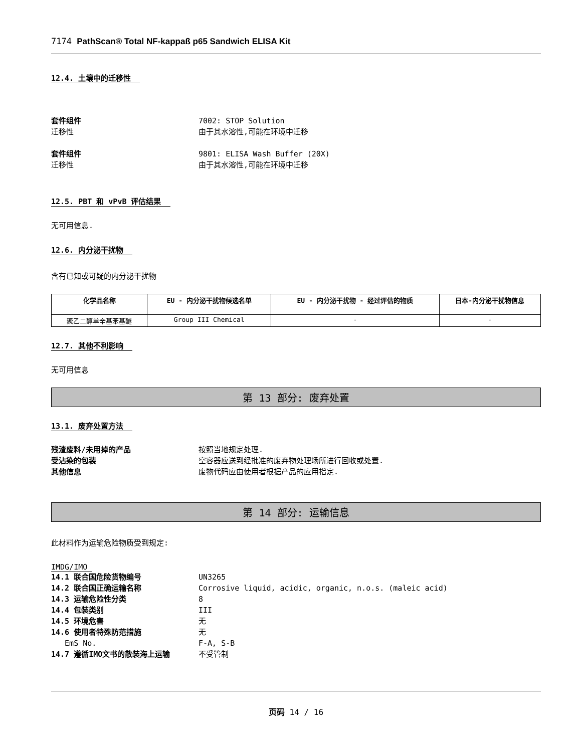7174 PathScan® Total NF-kappaß p65 Sandwich ELISA Kit
12.4. 土壤中的迁移性
套件组件 7002: STOP Solution
迁移性 由于其水溶性,可能在环境中迁移
套件组件 9801: ELISA Wash Buffer (20X)
迁移性 由于其水溶性,可能在环境中迁移
12.5. PBT 和 vPvB 评估结果
无可用信息.
12.6. 内分泌干扰物
含有已知或可疑的内分泌干扰物
| 化学品名称 | EU - 内分泌干扰物候选名单 | EU - 内分泌干扰物 - 经过评估的物质 | 日本-内分泌干扰物信息 |
| --- | --- | --- | --- |
| 聚乙二醇单辛基苯基醚 | Group III Chemical | - | - |
12.7. 其他不利影响
无可用信息
第 13 部分: 废弃处置
13.1. 废弃处置方法
残渣废料/未用掉的产品 按照当地规定处理.
受沾染的包装 空容器应送到经批准的废弃物处理场所进行回收或处置.
其他信息 废物代码应由使用者根据产品的应用指定.
第 14 部分: 运输信息
此材料作为运输危险物质受到规定:
IMDG/IMO
14.1 联合国危险货物编号 UN3265
14.2 联合国正确运输名称 Corrosive liquid, acidic, organic, n.o.s. (maleic acid)
14.3 运输危险性分类 8
14.4 包装类别 III
14.5 环境危害 无
14.6 使用者特殊防范措施 无
EmS No. F-A, S-B
14.7 遵循IMO文书的散装海上运输 不受管制
页码 14 / 16